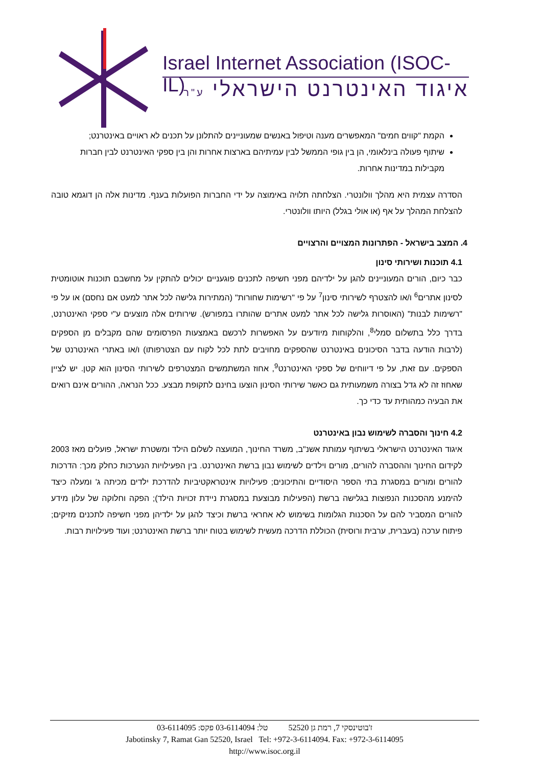Israel Internet Association (ISOC-IL)
איגוד האינטרנט הישראלי ע"ר
הקמת "קווים חמים" המאפשרים מענה וטיפול באנשים שמעוניינים להתלונן על תכנים לא ראויים באינטרנט;
שיתוף פעולה בינלאומי, הן בין גופי הממשל לבין עמיתיהם בארצות אחרות והן בין ספקי האינטרנט לבין חברות מקבילות במדינות אחרות.
הסדרה עצמית היא מהלך וולונטרי. הצלחתה תלויה באימוצה על ידי החברות הפועלות בענף. מדינות אלה הן דוגמא טובה להצלחת המהלך על אף (או אולי בגלל) היותו וולונטרי.
4. המצב בישראל - הפתרונות המצויים והרצויים
4.1 תוכנות ושירותי סינון
כבר כיום, הורים המעוניינים להגן על ילדיהם מפני חשיפה לתכנים פוגעניים יכולים להתקין על מחשבם תוכנות אוטומטית לסינון אתרים<sup>6</sup> ו/או להצטרף לשירותי סינון<sup>7</sup> על פי "רשימות שחורות" (המתירות גלישה לכל אתר למעט אם נחסם) או על פי "רשימות לבנות" (האוסרות גלישה לכל אתר למעט אתרים שהותרו במפורש). שירותים אלה מוצעים ע"י ספקי האינטרנט, בדרך כלל בתשלום סמלי<sup>8</sup>, והלקוחות מיודעים על האפשרות לרכשם באמצעות הפרסומים שהם מקבלים מן הספקים (לרבות הודעה בדבר הסיכונים באינטרנט שהספקים מחויבים לתת לכל לקוח עם הצטרפותו) ו/או באתרי האינטרנט של הספקים. עם זאת, על פי דיווחים של ספקי האינטרנט<sup>9</sup>, אחוז המשתמשים המצטרפים לשירותי הסינון הוא קטן. יש לציין שאחוז זה לא גדל בצורה משמעותית גם כאשר שירותי הסינון הוצעו בחינם לתקופת מבצע. ככל הנראה, ההורים אינם רואים את הבעיה כמהותית עד כדי כך.
4.2 חינוך והסברה לשימוש נבון באינטרנט
איגוד האינטרנט הישראלי בשיתוף עמותת אשנ"ב, משרד החינוך, המועצה לשלום הילד ומשטרת ישראל, פועלים מאז 2003 לקידום החינוך וההסברה להורים, מורים וילדים לשימוש נבון ברשת האינטרנט. בין הפעילויות הנערכות כחלק מכך: הדרכות להורים ומורים במסגרת בתי הספר היסודיים והתיכונים; פעילויות אינטראקטיביות להדרכת ילדים מכיתה ג' ומעלה כיצד להימנע מהסכנות הנפוצות בגלישה ברשת (הפעילות מבוצעת במסגרת ניידת זכויות הילד); הפקה וחלוקה של עלון מידע להורים המסביר להם על הסכנות הגלומות בשימוש לא אחראי ברשת וכיצד להגן על ילדיהן מפני חשיפה לתכנים מזיקים; פיתוח ערכה (בעברית, ערבית ורוסית) הכוללת הדרכה מעשית לשימוש בטוח יותר ברשת האינטרנט; ועוד פעילויות רבות.
ז'בוטינסקי 7, רמת גן 52520 טל: 03-6114094 פקס: 03-6114095
Jabotinsky 7, Ramat Gan 52520, Israel Tel: +972-3-6114094. Fax: +972-3-6114095
http://www.isoc.org.il